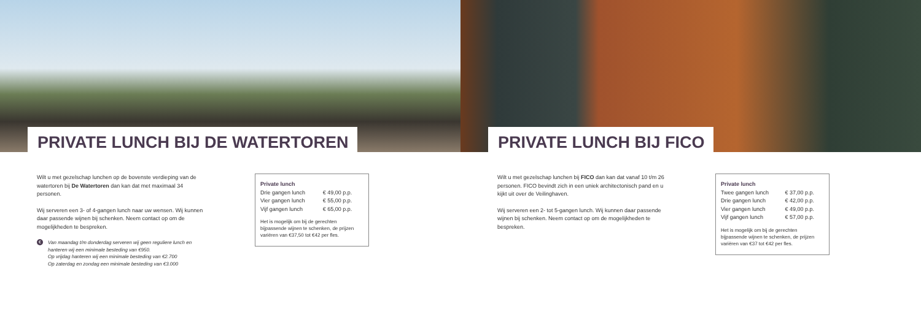PRIVATE LUNCH BIJ DE WATERTOREN
Wilt u met gezelschap lunchen op de bovenste verdieping van de watertoren bij De Watertoren dan kan dat met maximaal 34 personen.
Wij serveren een 3- of 4-gangen lunch naar uw wensen. Wij kunnen daar passende wijnen bij schenken. Neem contact op om de mogelijkheden te bespreken.
€ Van maandag t/m donderdag serveren wij geen reguliere lunch en hanteren wij een minimale besteding van €950.
Op vrijdag hanteren wij een minimale besteding van €2.700
Op zaterdag en zondag een minimale besteding van €3.000
| Private lunch | |
| --- | --- |
| Drie gangen lunch | € 49,00 p.p. |
| Vier gangen lunch | € 55,00 p.p. |
| Vijf gangen lunch | € 65,00 p.p. |
Het is mogelijk om bij de gerechten bijpassende wijnen te schenken, de prijzen variëren van €37,50 tot €42 per fles.
PRIVATE LUNCH BIJ FICO
Wilt u met gezelschap lunchen bij FICO dan kan dat vanaf 10 t/m 26 personen. FICO bevindt zich in een uniek architectonisch pand en u kijkt uit over de Veilinghaven.
Wij serveren een 2- tot 5-gangen lunch. Wij kunnen daar passende wijnen bij schenken. Neem contact op om de mogelijkheden te bespreken.
| Private lunch | |
| --- | --- |
| Twee gangen lunch | € 37,00 p.p. |
| Drie gangen lunch | € 42,00 p.p. |
| Vier gangen lunch | € 49,00 p.p. |
| Vijf gangen lunch | € 57,00 p.p. |
Het is mogelijk om bij de gerechten bijpassende wijnen te schenken, de prijzen variëren van €37 tot €42 per fles.